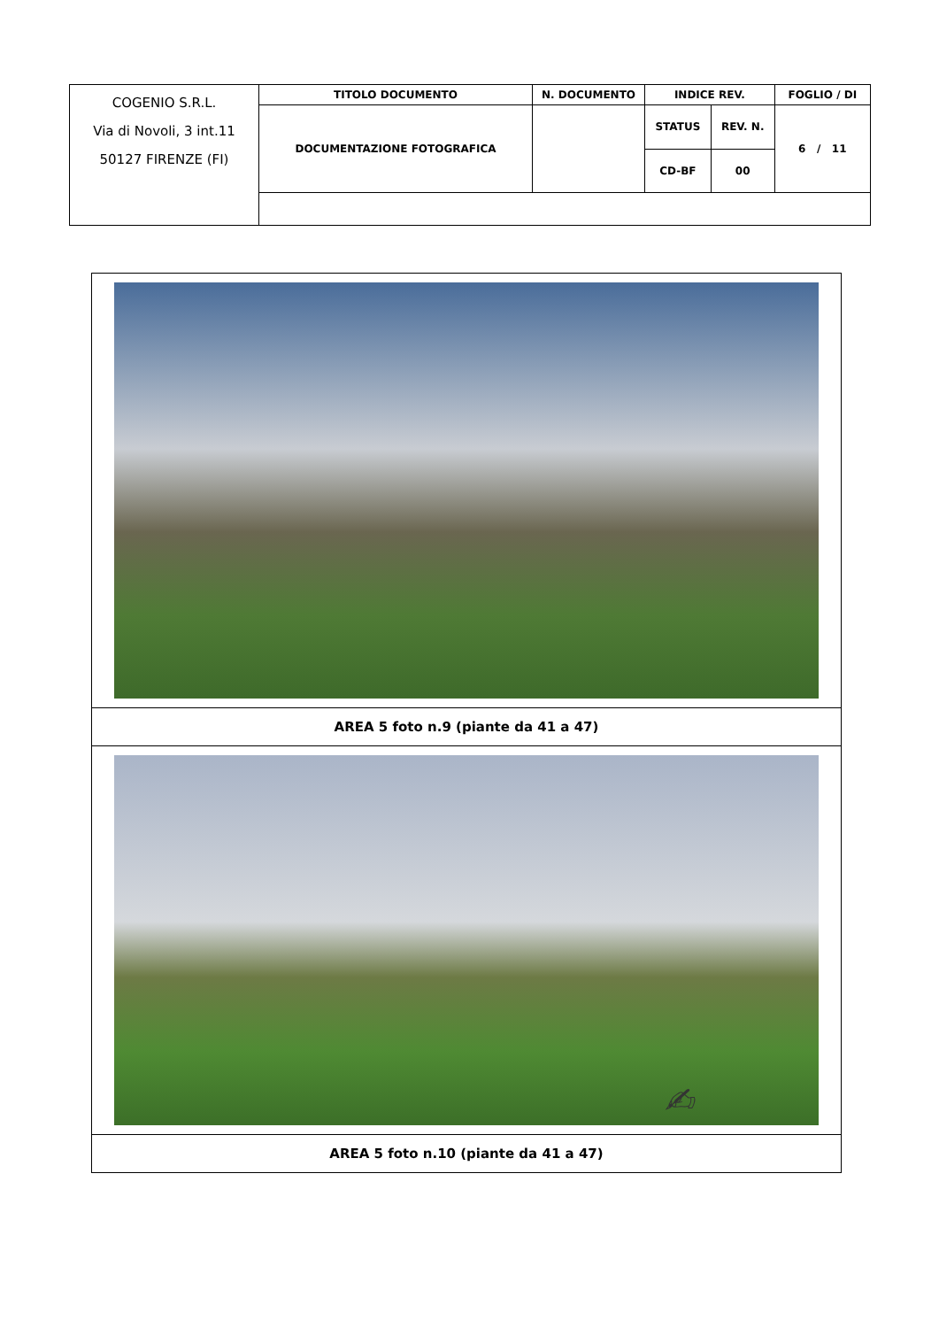| COGENIO S.R.L. Via di Novoli, 3 int.11 50127 FIRENZE (FI) | TITOLO DOCUMENTO | N. DOCUMENTO | INDICE REV. | | FOGLIO / DI |
| | DOCUMENTAZIONE FOTOGRAFICA | | STATUS | REV. N. | 6 / 11 |
| | | | CD-BF | 00 | |
AREA 5 foto n.9 (piante da 41 a 47)
AREA 5 foto n.10 (piante da 41 a 47)
✍